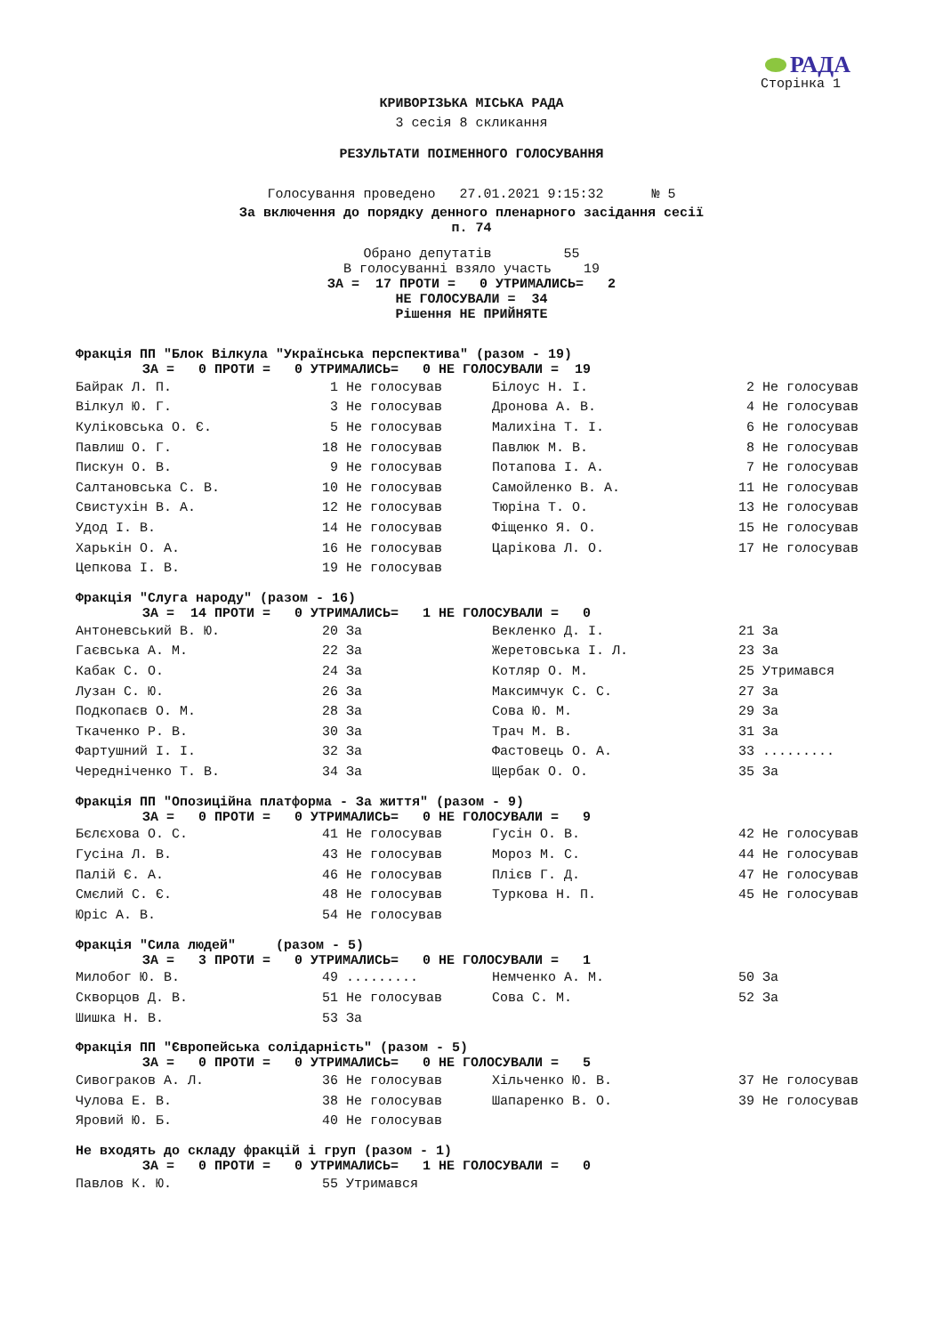РАДА
Сторінка 1
КРИВОРІЗЬКА МІСЬКА РАДА
3 сесія 8 скликання
РЕЗУЛЬТАТИ ПОІМЕННОГО ГОЛОСУВАННЯ
Голосування проведено 27.01.2021 9:15:32 № 5
За включення до порядку денного пленарного засідання сесії
п. 74
Обрано депутатів 55 В голосуванні взяло участь 19
ЗА = 17 ПРОТИ = 0 УТРИМАЛИСЬ= 2 НЕ ГОЛОСУВАЛИ = 34 Рішення НЕ ПРИЙНЯТЕ
Фракція ПП "Блок Вілкула "Українська перспектива" (разом - 19)
ЗА = 0 ПРОТИ = 0 УТРИМАЛИСЬ= 0 НЕ ГОЛОСУВАЛИ = 19
| Байрак Л. П. | 1 Не голосував | Білоус Н. І. | 2 Не голосував |
| Вілкул Ю. Г. | 3 Не голосував | Дронова А. В. | 4 Не голосував |
| Куліковська О. Є. | 5 Не голосував | Малихіна Т. І. | 6 Не голосував |
| Павлиш О. Г. | 18 Не голосував | Павлюк М. В. | 8 Не голосував |
| Пискун О. В. | 9 Не голосував | Потапова І. А. | 7 Не голосував |
| Салтановська С. В. | 10 Не голосував | Самойленко В. А. | 11 Не голосував |
| Свистухін В. А. | 12 Не голосував | Тюріна Т. О. | 13 Не голосував |
| Удод І. В. | 14 Не голосував | Фіщенко Я. О. | 15 Не голосував |
| Харькін О. А. | 16 Не голосував | Царікова Л. О. | 17 Не голосував |
| Цепкова І. В. | 19 Не голосував | | |
Фракція "Слуга народу" (разом - 16)
ЗА = 14 ПРОТИ = 0 УТРИМАЛИСЬ= 1 НЕ ГОЛОСУВАЛИ = 0
| Антоневський В. Ю. | 20 За | Векленко Д. І. | 21 За |
| Гаєвська А. М. | 22 За | Жеретовська І. Л. | 23 За |
| Кабак С. О. | 24 За | Котляр О. М. | 25 Утримався |
| Лузан С. Ю. | 26 За | Максимчук С. С. | 27 За |
| Подкопаєв О. М. | 28 За | Сова Ю. М. | 29 За |
| Ткаченко Р. В. | 30 За | Трач М. В. | 31 За |
| Фартушний І. І. | 32 За | Фастовець О. А. | 33 ......... |
| Чередніченко Т. В. | 34 За | Щербак О. О. | 35 За |
Фракція ПП "Опозиційна платформа - За життя" (разом - 9)
ЗА = 0 ПРОТИ = 0 УТРИМАЛИСЬ= 0 НЕ ГОЛОСУВАЛИ = 9
| Бєлєхова О. С. | 41 Не голосував | Гусін О. В. | 42 Не голосував |
| Гусіна Л. В. | 43 Не голосував | Мороз М. С. | 44 Не голосував |
| Палій Є. А. | 46 Не голосував | Плієв Г. Д. | 47 Не голосував |
| Смєлий С. Є. | 48 Не голосував | Туркова Н. П. | 45 Не голосував |
| Юріс А. В. | 54 Не голосував | | |
Фракція "Сила людей" (разом - 5)
ЗА = 3 ПРОТИ = 0 УТРИМАЛИСЬ= 0 НЕ ГОЛОСУВАЛИ = 1
| Милобог Ю. В. | 49 ......... | Немченко А. М. | 50 За |
| Скворцов Д. В. | 51 Не голосував | Сова С. М. | 52 За |
| Шишка Н. В. | 53 За | | |
Фракція ПП "Європейська солідарність" (разом - 5)
ЗА = 0 ПРОТИ = 0 УТРИМАЛИСЬ= 0 НЕ ГОЛОСУВАЛИ = 5
| Сивограков А. Л. | 36 Не голосував | Хільченко Ю. В. | 37 Не голосував |
| Чулова Е. В. | 38 Не голосував | Шапаренко В. О. | 39 Не голосував |
| Яровий Ю. Б. | 40 Не голосував | | |
Не входять до складу фракцій і груп (разом - 1)
ЗА = 0 ПРОТИ = 0 УТРИМАЛИСЬ= 1 НЕ ГОЛОСУВАЛИ = 0
| Павлов К. Ю. | 55 Утримався |